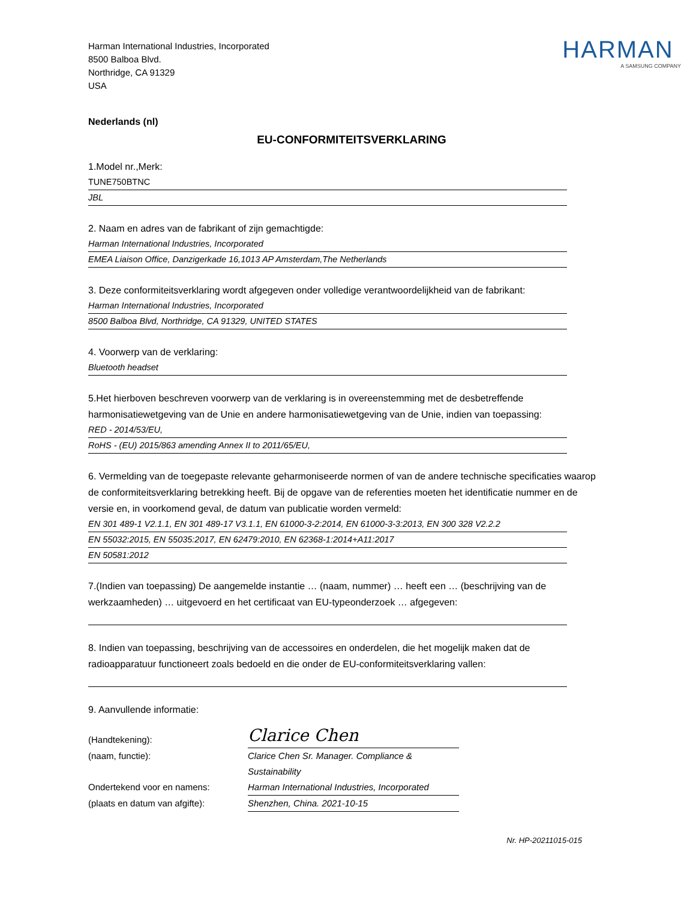Harman International Industries, Incorporated
8500 Balboa Blvd.
Northridge, CA 91329
USA
HARMAN
A SAMSUNG COMPANY
Nederlands (nl)
EU-CONFORMITEITSVERKLARING
1.Model nr.,Merk:
TUNE750BTNC
JBL
2. Naam en adres van de fabrikant of zijn gemachtigde:
Harman International Industries, Incorporated
EMEA Liaison Office, Danzigerkade 16,1013 AP Amsterdam,The Netherlands
3. Deze conformiteitsverklaring wordt afgegeven onder volledige verantwoordelijkheid van de fabrikant:
Harman International Industries, Incorporated
8500 Balboa Blvd, Northridge, CA 91329, UNITED STATES
4. Voorwerp van de verklaring:
Bluetooth headset
5.Het hierboven beschreven voorwerp van de verklaring is in overeenstemming met de desbetreffende harmonisatiewetgeving van de Unie en andere harmonisatiewetgeving van de Unie, indien van toepassing:
RED - 2014/53/EU,
RoHS - (EU) 2015/863 amending Annex II to 2011/65/EU,
6. Vermelding van de toegepaste relevante geharmoniseerde normen of van de andere technische specificaties waarop de conformiteitsverklaring betrekking heeft. Bij de opgave van de referenties moeten het identificatie nummer en de versie en, in voorkomend geval, de datum van publicatie worden vermeld:
EN 301 489-1 V2.1.1, EN 301 489-17 V3.1.1, EN 61000-3-2:2014, EN 61000-3-3:2013, EN 300 328 V2.2.2
EN 55032:2015, EN 55035:2017, EN 62479:2010, EN 62368-1:2014+A11:2017
EN 50581:2012
7.(Indien van toepassing) De aangemelde instantie … (naam, nummer) … heeft een … (beschrijving van de werkzaamheden) … uitgevoerd en het certificaat van EU-typeonderzoek … afgegeven:
8. Indien van toepassing, beschrijving van de accessoires en onderdelen, die het mogelijk maken dat de radioapparatuur functioneert zoals bedoeld en die onder de EU-conformiteitsverklaring vallen:
9. Aanvullende informatie:
(Handtekening):
Clarice Chen
(naam, functie):
Clarice Chen Sr. Manager. Compliance & Sustainability
Ondertekend voor en namens:
Harman International Industries, Incorporated
(plaats en datum van afgifte):
Shenzhen, China. 2021-10-15
Nr. HP-20211015-015